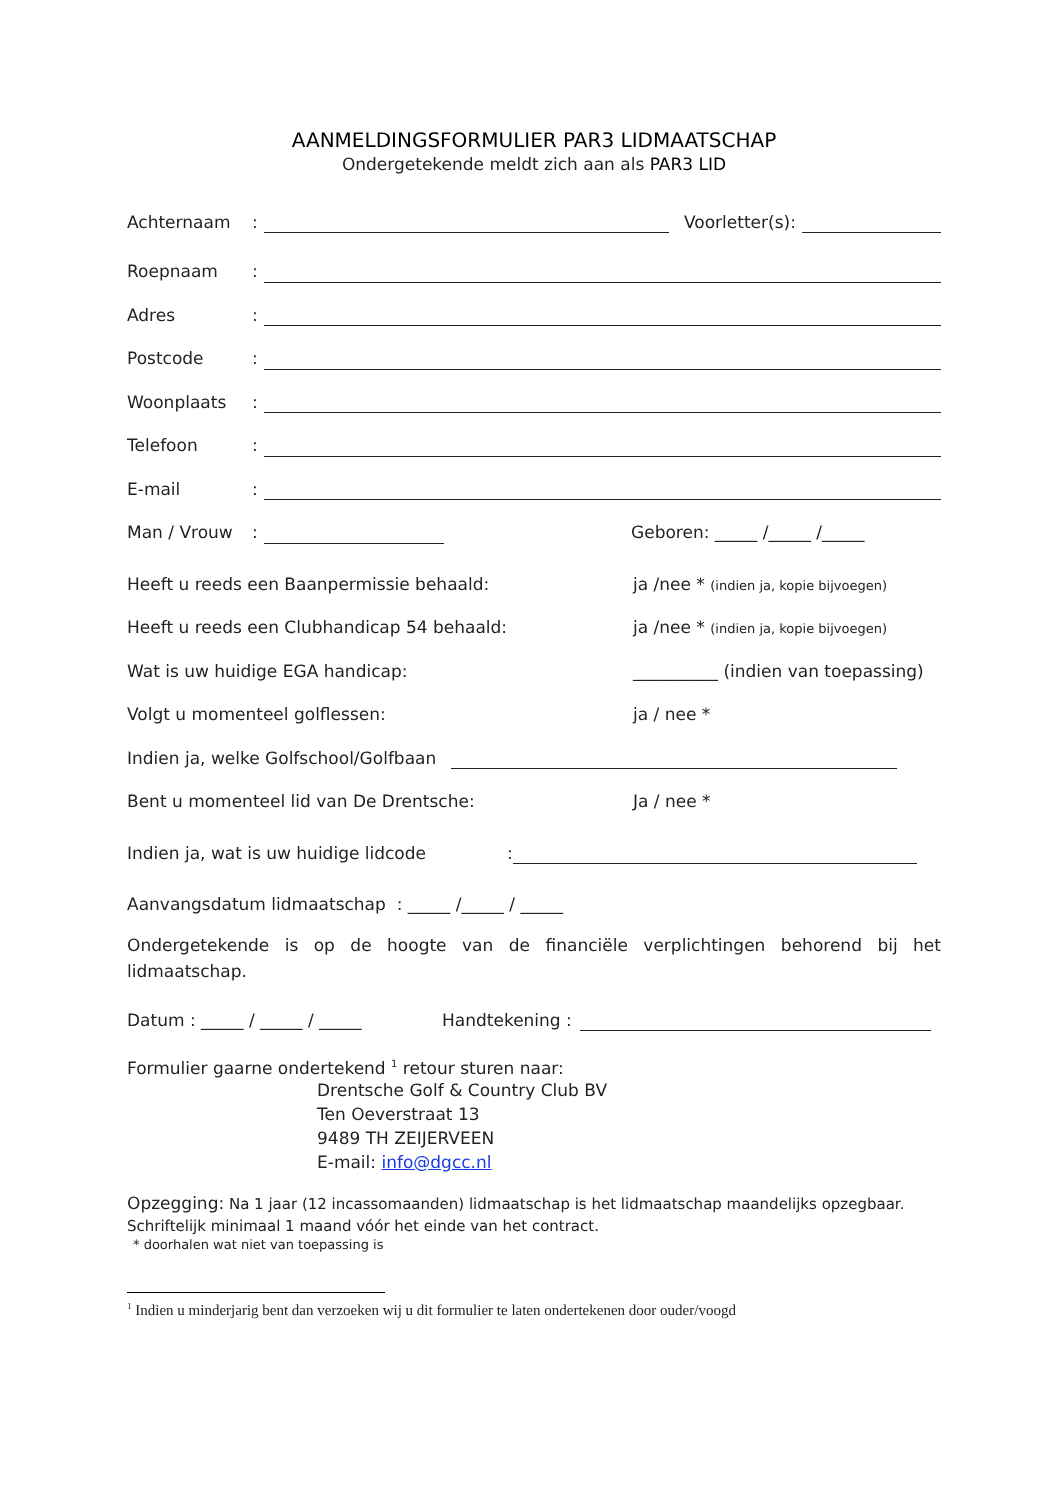AANMELDINGSFORMULIER PAR3 LIDMAATSCHAP
Ondergetekende meldt zich aan als PAR3 LID
Achternaam: Voorletter(s):
Roepnaam:
Adres:
Postcode:
Woonplaats:
Telefoon:
E-mail:
Man / Vrouw: Geboren: _____ /_____ /_____
Heeft u reeds een Baanpermissie behaald: ja /nee * (indien ja, kopie bijvoegen)
Heeft u reeds een Clubhandicap 54 behaald: ja /nee * (indien ja, kopie bijvoegen)
Wat is uw huidige EGA handicap: __________ (indien van toepassing)
Volgt u momenteel golflessen: ja / nee *
Indien ja, welke Golfschool/Golfbaan
Bent u momenteel lid van De Drentsche: Ja / nee *
Indien ja, wat is uw huidige lidcode:
Aanvangsdatum lidmaatschap : _____ /_____ / _____
Ondergetekende is op de hoogte van de financiële verplichtingen behorend bij het lidmaatschap.
Datum : _____ / _____ / _____ Handtekening :
Formulier gaarne ondertekend <sup>1</sup> retour sturen naar:
Drentsche Golf & Country Club BV
Ten Oeverstraat 13
9489 TH ZEIJERVEEN
E-mail: info@dgcc.nl
Opzegging: Na 1 jaar (12 incassomaanden) lidmaatschap is het lidmaatschap maandelijks opzegbaar.
Schriftelijk minimaal 1 maand vóór het einde van het contract.
* doorhalen wat niet van toepassing is
<sup>1</sup> Indien u minderjarig bent dan verzoeken wij u dit formulier te laten ondertekenen door ouder/voogd